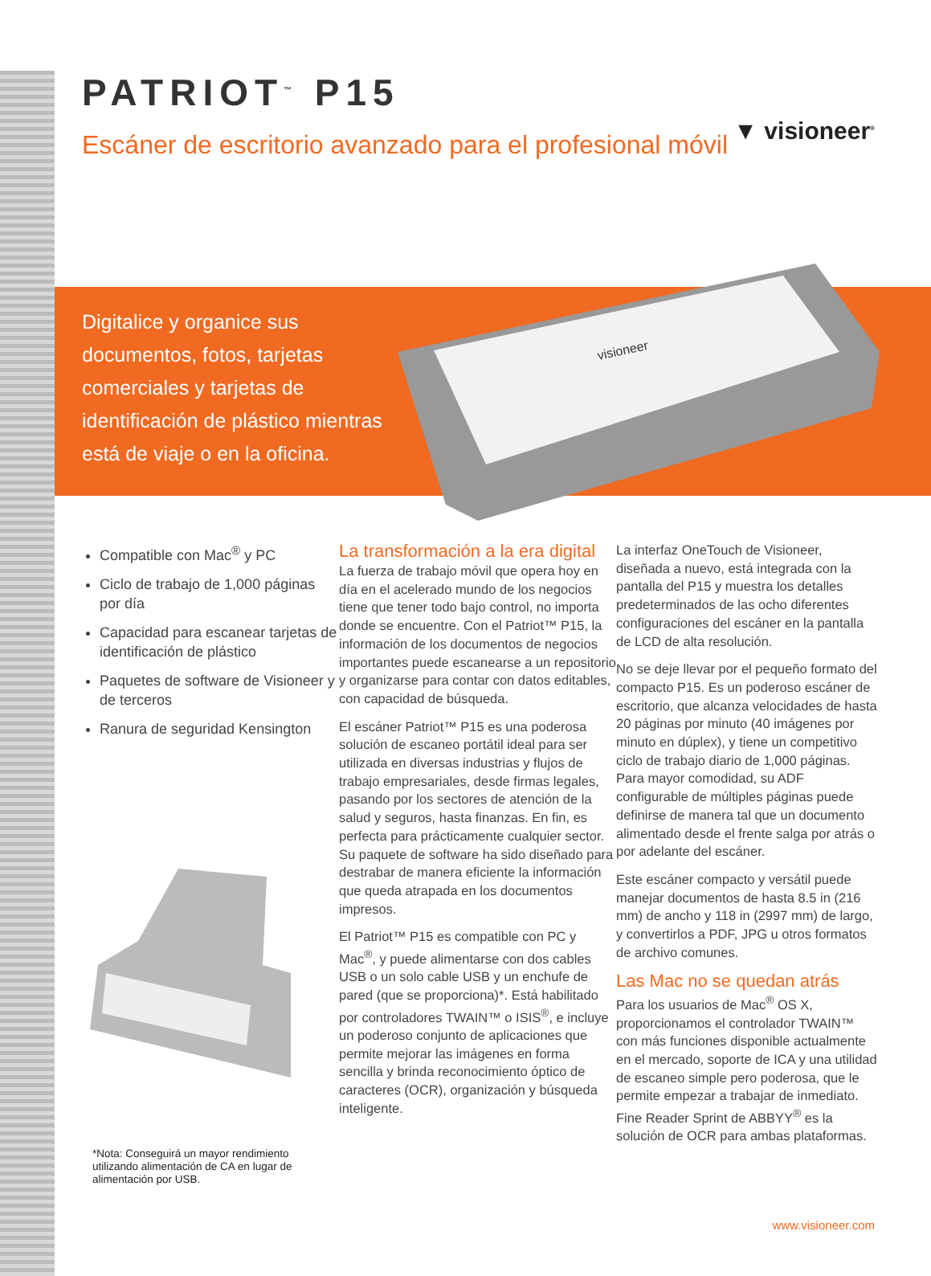▼ visioneer<sup>®</sup>
PATRIOT<sup>™</sup> P15
Escáner de escritorio avanzado para el profesional móvil
Digitalice y organice sus documentos, fotos, tarjetas comerciales y tarjetas de identificación de plástico mientras está de viaje o en la oficina.
visioneer
Compatible con Mac<sup>®</sup> y PC
Ciclo de trabajo de 1,000 páginas por día
Capacidad para escanear tarjetas de identificación de plástico
Paquetes de software de Visioneer y de terceros
Ranura de seguridad Kensington
La transformación a la era digital
La fuerza de trabajo móvil que opera hoy en día en el acelerado mundo de los negocios tiene que tener todo bajo control, no importa donde se encuentre. Con el Patriot™ P15, la información de los documentos de negocios importantes puede escanearse a un repositorio y organizarse para contar con datos editables, con capacidad de búsqueda.
El escáner Patriot™ P15 es una poderosa solución de escaneo portátil ideal para ser utilizada en diversas industrias y flujos de trabajo empresariales, desde firmas legales, pasando por los sectores de atención de la salud y seguros, hasta finanzas. En fin, es perfecta para prácticamente cualquier sector. Su paquete de software ha sido diseñado para destrabar de manera eficiente la información que queda atrapada en los documentos impresos.
El Patriot™ P15 es compatible con PC y Mac<sup>®</sup>, y puede alimentarse con dos cables USB o un solo cable USB y un enchufe de pared (que se proporciona)*. Está habilitado por controladores TWAIN™ o ISIS<sup>®</sup>, e incluye un poderoso conjunto de aplicaciones que permite mejorar las imágenes en forma sencilla y brinda reconocimiento óptico de caracteres (OCR), organización y búsqueda inteligente.
La interfaz OneTouch de Visioneer, diseñada a nuevo, está integrada con la pantalla del P15 y muestra los detalles predeterminados de las ocho diferentes configuraciones del escáner en la pantalla de LCD de alta resolución.
No se deje llevar por el pequeño formato del compacto P15. Es un poderoso escáner de escritorio, que alcanza velocidades de hasta 20 páginas por minuto (40 imágenes por minuto en dúplex), y tiene un competitivo ciclo de trabajo diario de 1,000 páginas. Para mayor comodidad, su ADF configurable de múltiples páginas puede definirse de manera tal que un documento alimentado desde el frente salga por atrás o por adelante del escáner.
Este escáner compacto y versátil puede manejar documentos de hasta 8.5 in (216 mm) de ancho y 118 in (2997 mm) de largo, y convertirlos a PDF, JPG u otros formatos de archivo comunes.
Las Mac no se quedan atrás
Para los usuarios de Mac<sup>®</sup> OS X, proporcionamos el controlador TWAIN™ con más funciones disponible actualmente en el mercado, soporte de ICA y una utilidad de escaneo simple pero poderosa, que le permite empezar a trabajar de inmediato. Fine Reader Sprint de ABBYY<sup>®</sup> es la solución de OCR para ambas plataformas.
*Nota: Conseguirá un mayor rendimiento utilizando alimentación de CA en lugar de alimentación por USB.
www.visioneer.com